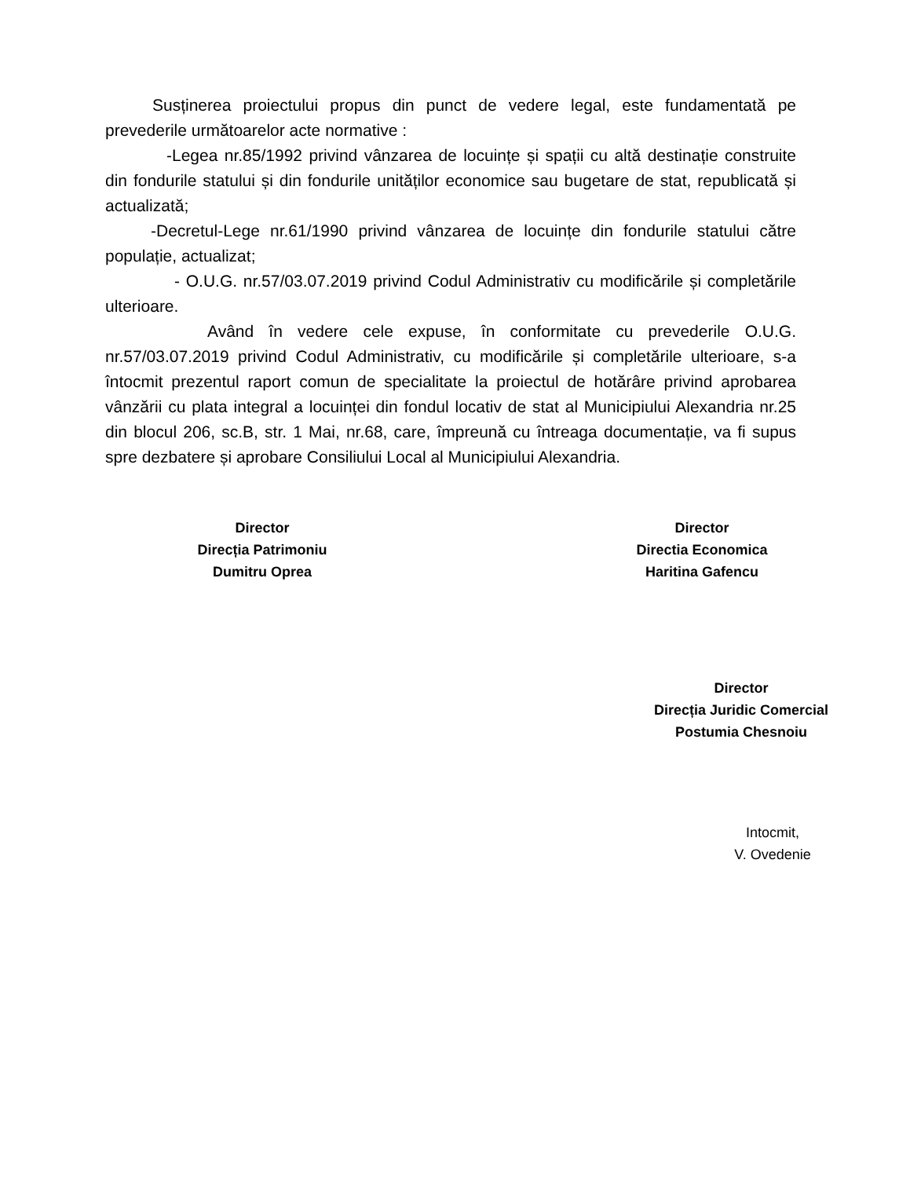Susținerea proiectului propus din punct de vedere legal, este fundamentată pe prevederile următoarelor acte normative :
-Legea nr.85/1992 privind vânzarea de locuințe și spații cu altă destinație construite din fondurile statului și din fondurile unităților economice sau bugetare de stat, republicată și actualizată;
-Decretul-Lege nr.61/1990 privind vânzarea de locuințe din fondurile statului către populație, actualizat;
- O.U.G. nr.57/03.07.2019 privind Codul Administrativ cu modificările și completările ulterioare.
Având în vedere cele expuse, în conformitate cu prevederile O.U.G. nr.57/03.07.2019 privind Codul Administrativ, cu modificările și completările ulterioare, s-a întocmit prezentul raport comun de specialitate la proiectul de hotărâre privind aprobarea vânzării cu plata integral a locuinței din fondul locativ de stat al Municipiului Alexandria nr.25 din blocul 206, sc.B, str. 1 Mai, nr.68, care, împreună cu întreaga documentație, va fi supus spre dezbatere și aprobare Consiliului Local al Municipiului Alexandria.
Director
Direcția Patrimoniu
Dumitru Oprea
Director
Directia Economica
Haritina Gafencu
Director
Direcția Juridic Comercial
Postumia Chesnoiu
Intocmit,
V. Ovedenie